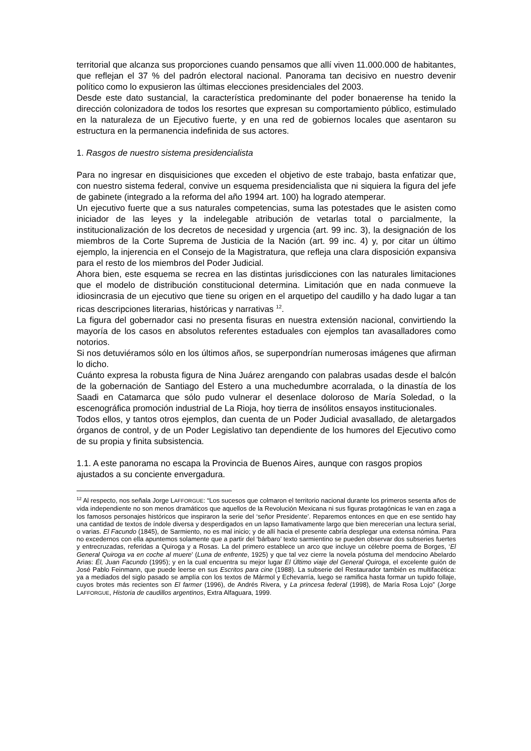territorial que alcanza sus proporciones cuando pensamos que allí viven 11.000.000 de habitantes, que reflejan el 37 % del padrón electoral nacional. Panorama tan decisivo en nuestro devenir político como lo expusieron las últimas elecciones presidenciales del 2003.
Desde este dato sustancial, la característica predominante del poder bonaerense ha tenido la dirección colonizadora de todos los resortes que expresan su comportamiento público, estimulado en la naturaleza de un Ejecutivo fuerte, y en una red de gobiernos locales que asentaron su estructura en la permanencia indefinida de sus actores.
1. Rasgos de nuestro sistema presidencialista
Para no ingresar en disquisiciones que exceden el objetivo de este trabajo, basta enfatizar que, con nuestro sistema federal, convive un esquema presidencialista que ni siquiera la figura del jefe de gabinete (integrado a la reforma del año 1994 art. 100) ha logrado atemperar.
Un ejecutivo fuerte que a sus naturales competencias, suma las potestades que le asisten como iniciador de las leyes y la indelegable atribución de vetarlas total o parcialmente, la institucionalización de los decretos de necesidad y urgencia (art. 99 inc. 3), la designación de los miembros de la Corte Suprema de Justicia de la Nación (art. 99 inc. 4) y, por citar un último ejemplo, la injerencia en el Consejo de la Magistratura, que refleja una clara disposición expansiva para el resto de los miembros del Poder Judicial.
Ahora bien, este esquema se recrea en las distintas jurisdicciones con las naturales limitaciones que el modelo de distribución constitucional determina. Limitación que en nada conmueve la idiosincrasia de un ejecutivo que tiene su origen en el arquetipo del caudillo y ha dado lugar a tan ricas descripciones literarias, históricas y narrativas <sup>12</sup>.
La figura del gobernador casi no presenta fisuras en nuestra extensión nacional, convirtiendo la mayoría de los casos en absolutos referentes estaduales con ejemplos tan avasalladores como notorios.
Si nos detuviéramos sólo en los últimos años, se superpondrían numerosas imágenes que afirman lo dicho.
Cuánto expresa la robusta figura de Nina Juárez arengando con palabras usadas desde el balcón de la gobernación de Santiago del Estero a una muchedumbre acorralada, o la dinastía de los Saadi en Catamarca que sólo pudo vulnerar el desenlace doloroso de María Soledad, o la escenográfica promoción industrial de La Rioja, hoy tierra de insólitos ensayos institucionales.
Todos ellos, y tantos otros ejemplos, dan cuenta de un Poder Judicial avasallado, de aletargados órganos de control, y de un Poder Legislativo tan dependiente de los humores del Ejecutivo como de su propia y finita subsistencia.
1.1. A este panorama no escapa la Provincia de Buenos Aires, aunque con rasgos propios ajustados a su conciente envergadura.
<sup>12</sup> Al respecto, nos señala Jorge LAFFORGUE: “Los sucesos que colmaron el territorio nacional durante los primeros sesenta años de vida independiente no son menos dramáticos que aquellos de la Revolución Mexicana ni sus figuras protagónicas le van en zaga a los famosos personajes históricos que inspiraron la serie del ‘señor Presidente’. Reparemos entonces en que en ese sentido hay una cantidad de textos de índole diversa y desperdigados en un lapso llamativamente largo que bien merecerían una lectura serial, o varias. El Facundo (1845), de Sarmiento, no es mal inicio; y de allí hacia el presente cabría desplegar una extensa nómina. Para no excedernos con ella apuntemos solamente que a partir del ‘bárbaro’ texto sarmientino se pueden observar dos subseries fuertes y entrecruzadas, referidas a Quiroga y a Rosas. La del primero establece un arco que incluye un célebre poema de Borges, ‘El General Quiroga va en coche al muere’ (Luna de enfrente, 1925) y que tal vez cierre la novela póstuma del mendocino Abelardo Arias: Él, Juan Facundo (1995); y en la cual encuentra su mejor lugar El Último viaje del General Quiroga, el excelente guión de José Pablo Feinmann, que puede leerse en sus Escritos para cine (1988). La subserie del Restaurador también es multifacética: ya a mediados del siglo pasado se amplía con los textos de Mármol y Echevarría, luego se ramifica hasta formar un tupido follaje, cuyos brotes más recientes son El farmer (1996), de Andrés Rivera, y La princesa federal (1998), de María Rosa Lojo” (Jorge LAFFORGUE, Historia de caudillos argentinos, Extra Alfaguara, 1999.